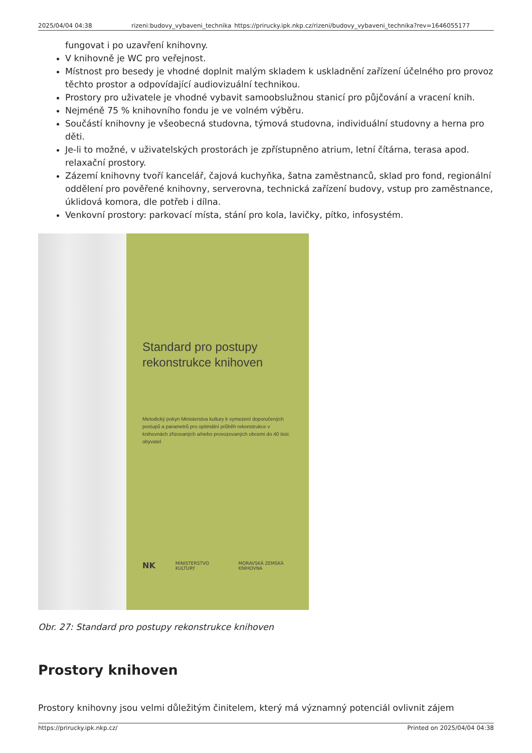2025/04/04 04:38 rizeni:budovy_vybaveni_technika https://prirucky.ipk.nkp.cz/rizeni/budovy_vybaveni_technika?rev=1646055177
fungovat i po uzavření knihovny.
V knihovně je WC pro veřejnost.
Místnost pro besedy je vhodné doplnit malým skladem k uskladnění zařízení účelného pro provoz těchto prostor a odpovídající audiovizuální technikou.
Prostory pro uživatele je vhodné vybavit samoobslužnou stanicí pro půjčování a vracení knih.
Nejméně 75 % knihovního fondu je ve volném výběru.
Součástí knihovny je všeobecná studovna, týmová studovna, individuální studovny a herna pro děti.
Je-li to možné, v uživatelských prostorách je zpřístupněno atrium, letní čítárna, terasa apod. relaxační prostory.
Zázemí knihovny tvoří kancelář, čajová kuchyňka, šatna zaměstnanců, sklad pro fond, regionální oddělení pro pověřené knihovny, serverovna, technická zařízení budovy, vstup pro zaměstnance, úklidová komora, dle potřeb i dílna.
Venkovní prostory: parkovací místa, stání pro kola, lavičky, pítko, infosystém.
Standard pro postupy rekonstrukce knihoven
Metodický pokyn Ministerstva kultury k vymezení doporučených postupů a parametrů pro optimální průběh rekonstrukce v knihovnách zřizovaných a/nebo provozovaných obcemi do 40 tisíc obyvatel
NK MINISTERSTVO KULTURY MORAVSKÁ ZEMSKÁ KNIHOVNA
Obr. 27: Standard pro postupy rekonstrukce knihoven
Prostory knihoven
Prostory knihovny jsou velmi důležitým činitelem, který má významný potenciál ovlivnit zájem
https://prirucky.ipk.nkp.cz/ Printed on 2025/04/04 04:38